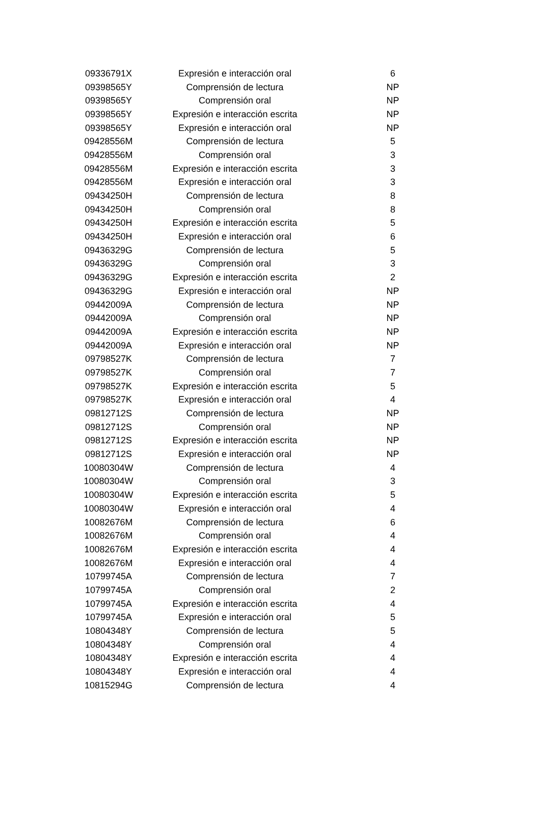| 09336791X | Expresión e interacción oral | 6 |
| 09398565Y | Comprensión de lectura | NP |
| 09398565Y | Comprensión oral | NP |
| 09398565Y | Expresión e interacción escrita | NP |
| 09398565Y | Expresión e interacción oral | NP |
| 09428556M | Comprensión de lectura | 5 |
| 09428556M | Comprensión oral | 3 |
| 09428556M | Expresión e interacción escrita | 3 |
| 09428556M | Expresión e interacción oral | 3 |
| 09434250H | Comprensión de lectura | 8 |
| 09434250H | Comprensión oral | 8 |
| 09434250H | Expresión e interacción escrita | 5 |
| 09434250H | Expresión e interacción oral | 6 |
| 09436329G | Comprensión de lectura | 5 |
| 09436329G | Comprensión oral | 3 |
| 09436329G | Expresión e interacción escrita | 2 |
| 09436329G | Expresión e interacción oral | NP |
| 09442009A | Comprensión de lectura | NP |
| 09442009A | Comprensión oral | NP |
| 09442009A | Expresión e interacción escrita | NP |
| 09442009A | Expresión e interacción oral | NP |
| 09798527K | Comprensión de lectura | 7 |
| 09798527K | Comprensión oral | 7 |
| 09798527K | Expresión e interacción escrita | 5 |
| 09798527K | Expresión e interacción oral | 4 |
| 09812712S | Comprensión de lectura | NP |
| 09812712S | Comprensión oral | NP |
| 09812712S | Expresión e interacción escrita | NP |
| 09812712S | Expresión e interacción oral | NP |
| 10080304W | Comprensión de lectura | 4 |
| 10080304W | Comprensión oral | 3 |
| 10080304W | Expresión e interacción escrita | 5 |
| 10080304W | Expresión e interacción oral | 4 |
| 10082676M | Comprensión de lectura | 6 |
| 10082676M | Comprensión oral | 4 |
| 10082676M | Expresión e interacción escrita | 4 |
| 10082676M | Expresión e interacción oral | 4 |
| 10799745A | Comprensión de lectura | 7 |
| 10799745A | Comprensión oral | 2 |
| 10799745A | Expresión e interacción escrita | 4 |
| 10799745A | Expresión e interacción oral | 5 |
| 10804348Y | Comprensión de lectura | 5 |
| 10804348Y | Comprensión oral | 4 |
| 10804348Y | Expresión e interacción escrita | 4 |
| 10804348Y | Expresión e interacción oral | 4 |
| 10815294G | Comprensión de lectura | 4 |